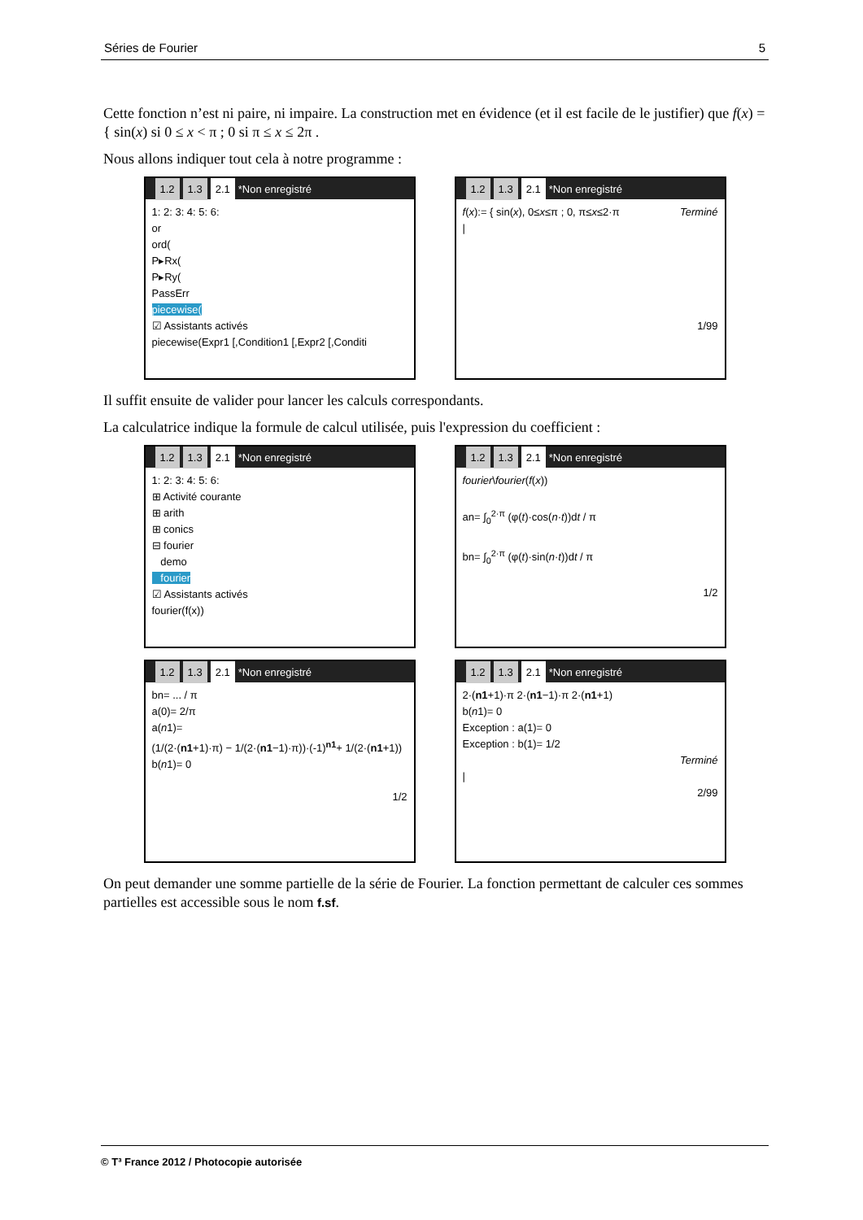Séries de Fourier 5
Cette fonction n’est ni paire, ni impaire. La construction met en évidence (et il est facile de le justifier) que f(x) = { sin(x) si 0 ≤ x < π ; 0 si π ≤ x ≤ 2π .
Nous allons indiquer tout cela à notre programme :
1.2 1.3 2.1 *Non enregistré
1: 2: 3: 4: 5: 6:
or
ord(
P▸Rx(
P▸Ry(
PassErr
piecewise(
☑ Assistants activés
piecewise(Expr1 [,Condition1 [,Expr2 [,Conditi
1.2 1.3 2.1 *Non enregistré
f(x):= { sin(x), 0≤x≤π ; 0, π≤x≤2·π Terminé
|
1/99
Il suffit ensuite de valider pour lancer les calculs correspondants.
La calculatrice indique la formule de calcul utilisée, puis l'expression du coefficient :
1.2 1.3 2.1 *Non enregistré
1: 2: 3: 4: 5: 6:
⊞ Activité courante
⊞ arith
⊞ conics
⊟ fourier
demo
fourier
☑ Assistants activés
fourier(f(x))
1.2 1.3 2.1 *Non enregistré
fourier\fourier(f(x))
an= ∫<sub>0</sub><sup>2·π</sup> (φ(t)·cos(n·t))dt / π
bn= ∫<sub>0</sub><sup>2·π</sup> (φ(t)·sin(n·t))dt / π
1/2
1.2 1.3 2.1 *Non enregistré
bn= ... / π
a(0)= 2/π
a(n1)=
(1/(2·(n1+1)·π) − 1/(2·(n1−1)·π))·(-1)<sup>n1</sup>+ 1/(2·(n1+1))
b(n1)= 0
1/2
1.2 1.3 2.1 *Non enregistré
2·(n1+1)·π 2·(n1−1)·π 2·(n1+1)
b(n1)= 0
Exception : a(1)= 0
Exception : b(1)= 1/2
Terminé
|
2/99
On peut demander une somme partielle de la série de Fourier. La fonction permettant de calculer ces sommes partielles est accessible sous le nom f.sf.
© T³ France 2012 / Photocopie autorisée